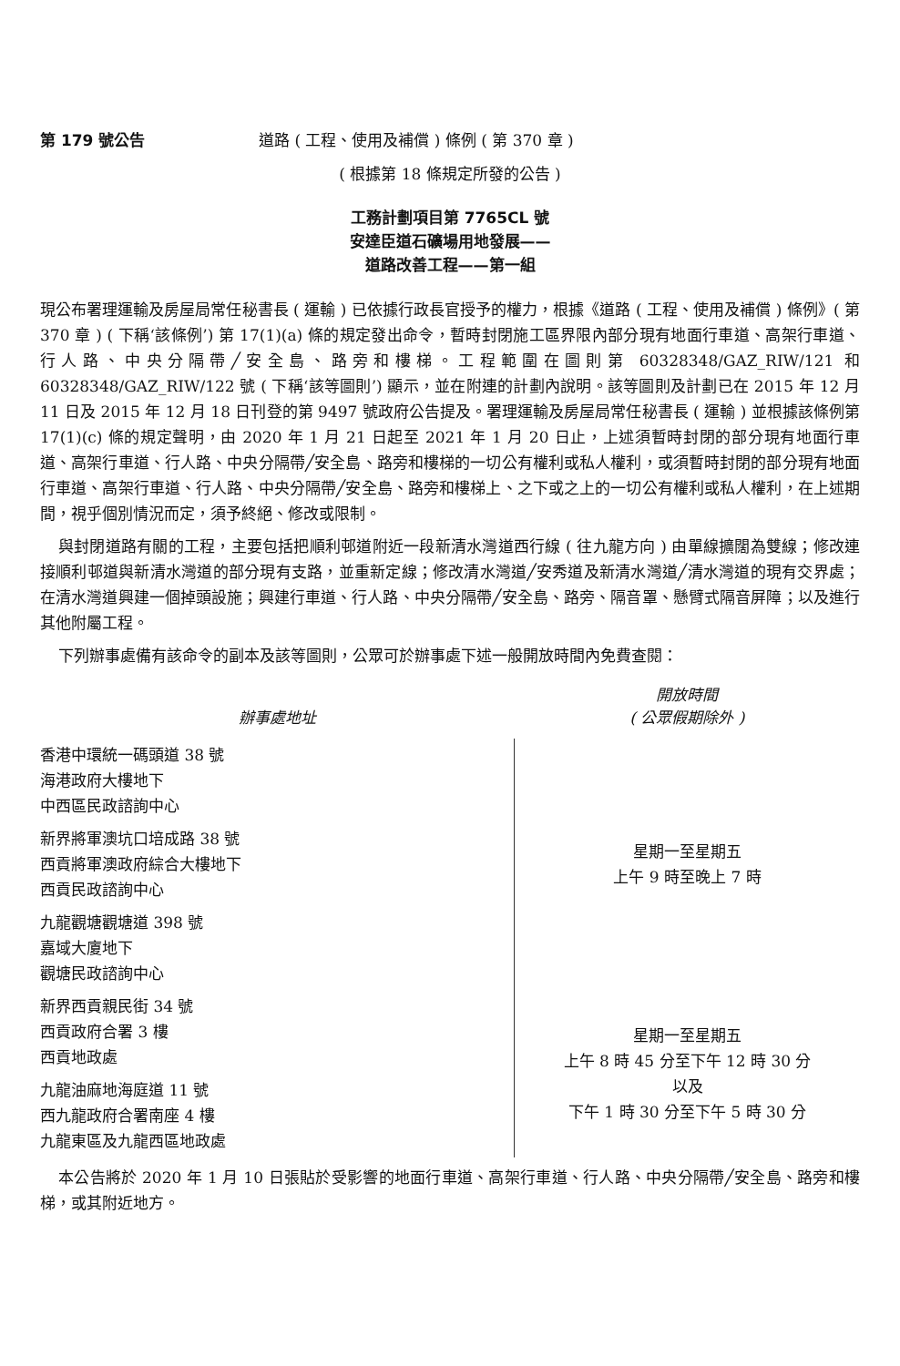第 179 號公告 道路 ( 工程、使用及補償 ) 條例 ( 第 370 章 )
( 根據第 18 條規定所發的公告 )
工務計劃項目第 7765CL 號
安達臣道石礦場用地發展——
道路改善工程——第一組
現公布署理運輸及房屋局常任秘書長 ( 運輸 ) 已依據行政長官授予的權力，根據《道路 ( 工程、使用及補償 ) 條例》( 第 370 章 ) ( 下稱‘該條例’) 第 17(1)(a) 條的規定發出命令，暫時封閉施工區界限內部分現有地面行車道、高架行車道、行人路、中央分隔帶╱安全島、路旁和樓梯。工程範圍在圖則第 60328348/GAZ_RIW/121 和 60328348/GAZ_RIW/122 號 ( 下稱‘該等圖則’) 顯示，並在附連的計劃內說明。該等圖則及計劃已在 2015 年 12 月 11 日及 2015 年 12 月 18 日刊登的第 9497 號政府公告提及。署理運輸及房屋局常任秘書長 ( 運輸 ) 並根據該條例第 17(1)(c) 條的規定聲明，由 2020 年 1 月 21 日起至 2021 年 1 月 20 日止，上述須暫時封閉的部分現有地面行車道、高架行車道、行人路、中央分隔帶╱安全島、路旁和樓梯的一切公有權利或私人權利，或須暫時封閉的部分現有地面行車道、高架行車道、行人路、中央分隔帶╱安全島、路旁和樓梯上、之下或之上的一切公有權利或私人權利，在上述期間，視乎個別情況而定，須予終絕、修改或限制。
與封閉道路有關的工程，主要包括把順利邨道附近一段新清水灣道西行線 ( 往九龍方向 ) 由單線擴闊為雙線；修改連接順利邨道與新清水灣道的部分現有支路，並重新定線；修改清水灣道╱安秀道及新清水灣道╱清水灣道的現有交界處；在清水灣道興建一個掉頭設施；興建行車道、行人路、中央分隔帶╱安全島、路旁、隔音罩、懸臂式隔音屏障；以及進行其他附屬工程。
下列辦事處備有該命令的副本及該等圖則，公眾可於辦事處下述一般開放時間內免費查閱：
| 辦事處地址 | 開放時間 ( 公眾假期除外 ) |
| --- | --- |
| 香港中環統一碼頭道 38 號 海港政府大樓地下 中西區民政諮詢中心 | 星期一至星期五 上午 9 時至晚上 7 時 |
| 新界將軍澳坑口培成路 38 號 西貢將軍澳政府綜合大樓地下 西貢民政諮詢中心 | |
| 九龍觀塘觀塘道 398 號 嘉域大廈地下 觀塘民政諮詢中心 | |
| 新界西貢親民街 34 號 西貢政府合署 3 樓 西貢地政處 | 星期一至星期五 上午 8 時 45 分至下午 12 時 30 分 以及 下午 1 時 30 分至下午 5 時 30 分 |
| 九龍油麻地海庭道 11 號 西九龍政府合署南座 4 樓 九龍東區及九龍西區地政處 | |
本公告將於 2020 年 1 月 10 日張貼於受影響的地面行車道、高架行車道、行人路、中央分隔帶╱安全島、路旁和樓梯，或其附近地方。